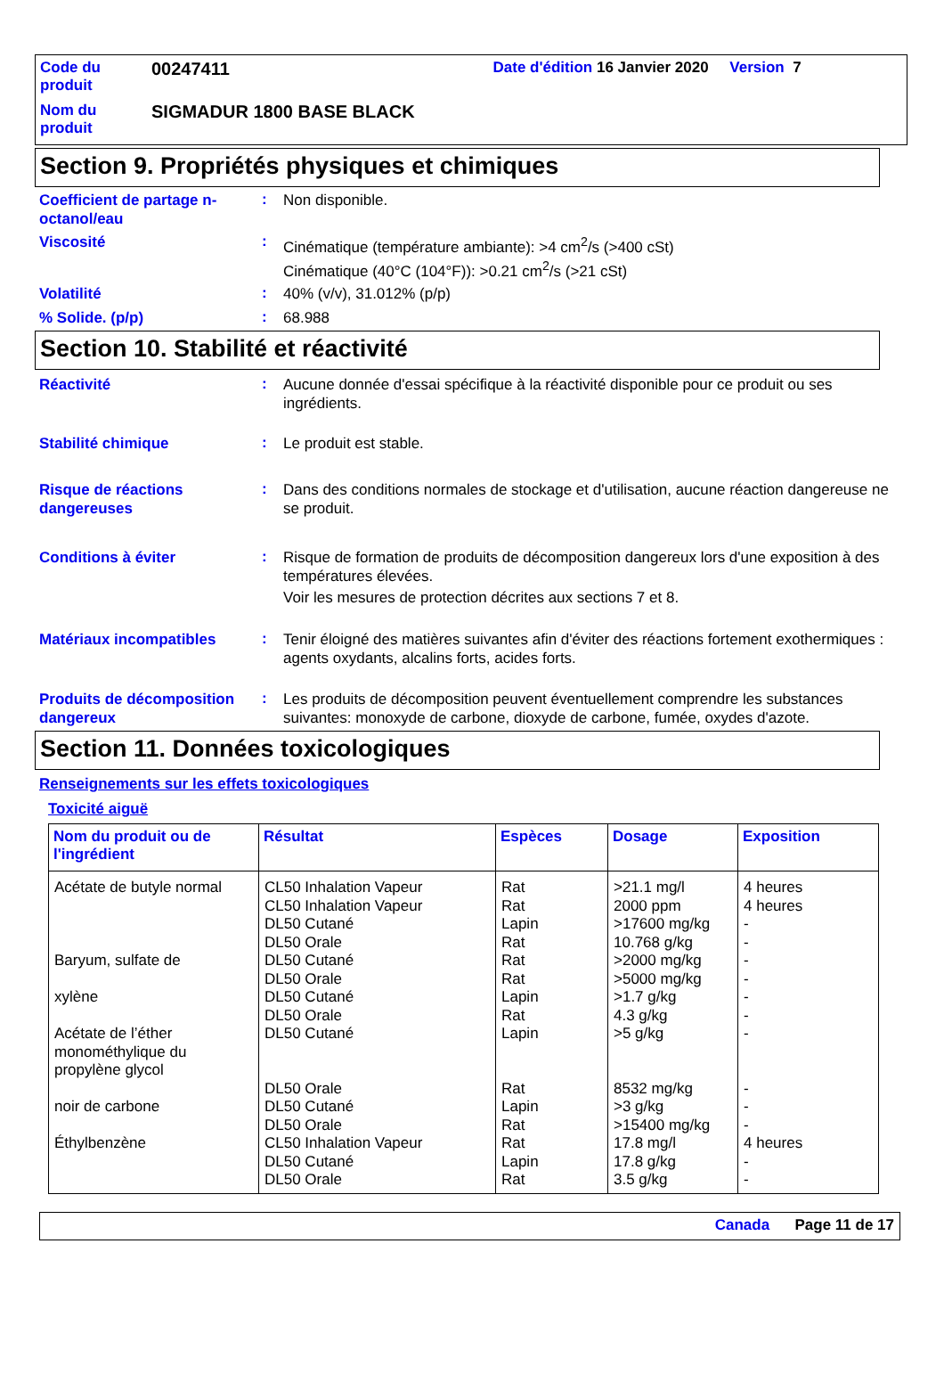| Code du produit | 00247411 | Date d'édition 16 Janvier 2020 Version 7 |
| Nom du produit | SIGMADUR 1800 BASE BLACK | |
Section 9. Propriétés physiques et chimiques
Coefficient de partage n-octanol/eau
:
Non disponible.
Viscosité
:
Cinématique (température ambiante): >4 cm<sup>2</sup>/s (>400 cSt)
Cinématique (40°C (104°F)): >0.21 cm<sup>2</sup>/s (>21 cSt)
Volatilité
:
40% (v/v), 31.012% (p/p)
% Solide. (p/p)
:
68.988
Section 10. Stabilité et réactivité
Réactivité
:
Aucune donnée d'essai spécifique à la réactivité disponible pour ce produit ou ses ingrédients.
Stabilité chimique
:
Le produit est stable.
Risque de réactions dangereuses
:
Dans des conditions normales de stockage et d'utilisation, aucune réaction dangereuse ne se produit.
Conditions à éviter
:
Risque de formation de produits de décomposition dangereux lors d'une exposition à des températures élevées.
Voir les mesures de protection décrites aux sections 7 et 8.
Matériaux incompatibles
:
Tenir éloigné des matières suivantes afin d'éviter des réactions fortement exothermiques : agents oxydants, alcalins forts, acides forts.
Produits de décomposition dangereux
:
Les produits de décomposition peuvent éventuellement comprendre les substances suivantes: monoxyde de carbone, dioxyde de carbone, fumée, oxydes d'azote.
Section 11. Données toxicologiques
Renseignements sur les effets toxicologiques
Toxicité aiguë
| Nom du produit ou de l'ingrédient | Résultat | Espèces | Dosage | Exposition |
| --- | --- | --- | --- | --- |
| Acétate de butyle normal Baryum, sulfate de xylène Acétate de l’éther monométhylique du propylène glycol noir de carbone Éthylbenzène | CL50 Inhalation Vapeur CL50 Inhalation Vapeur DL50 Cutané DL50 Orale DL50 Cutané DL50 Orale DL50 Cutané DL50 Orale DL50 Cutané DL50 Orale DL50 Cutané DL50 Orale CL50 Inhalation Vapeur DL50 Cutané DL50 Orale | Rat Rat Lapin Rat Rat Rat Lapin Rat Lapin Rat Lapin Rat Rat Lapin Rat | >21.1 mg/l 2000 ppm >17600 mg/kg 10.768 g/kg >2000 mg/kg >5000 mg/kg >1.7 g/kg 4.3 g/kg >5 g/kg 8532 mg/kg >3 g/kg >15400 mg/kg 17.8 mg/l 17.8 g/kg 3.5 g/kg | 4 heures 4 heures - - - - - - - - - - 4 heures - - |
Canada Page 11 de 17